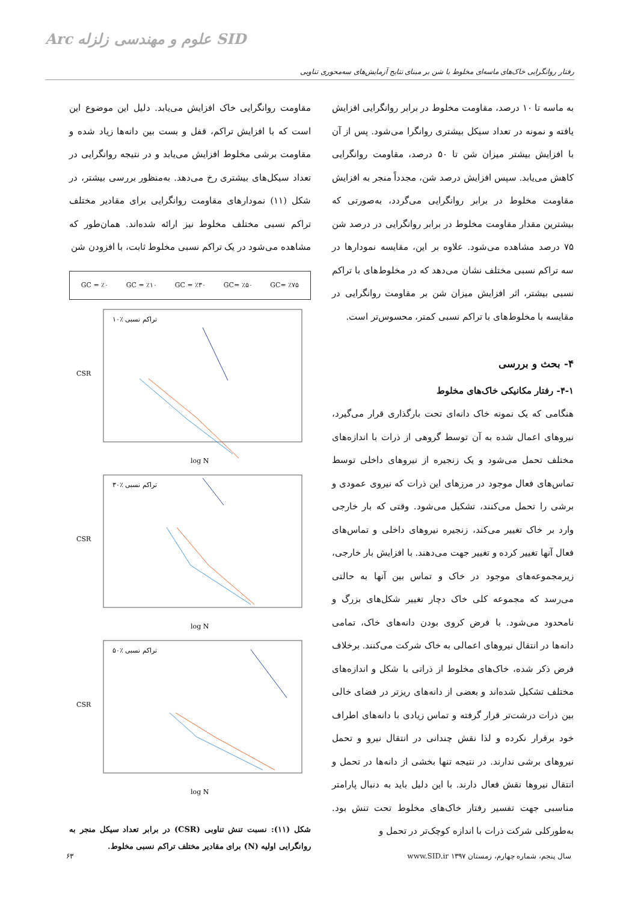Arc علوم و مهندسی زلزله SID
رفتار روانگرایی خاک‌های ماسه‌ای مخلوط با شن بر مبنای نتایج آزمایش‌های سه‌محوری تناوبی
مقاومت روانگرایی خاک افزایش می‌یابد. دلیل این موضوع این است که با افزایش تراکم، قفل و بست بین دانه‌ها زیاد شده و مقاومت برشی مخلوط افزایش می‌یابد و در نتیجه روانگرایی در تعداد سیکل‌های بیشتری رخ می‌دهد. به‌منظور بررسی بیشتر، در شکل (۱۱) نمودارهای مقاومت روانگرایی برای مقادیر مختلف تراکم نسبی مختلف مخلوط نیز ارائه شده‌اند. همان‌طور که مشاهده می‌شود در یک تراکم نسبی مخلوط ثابت، با افزودن شن
GC = ٪۰ GC = ٪۱۰ GC = ٪۳۰ GC= ٪۵۰ GC= ٪۷۵
تراکم نسبی ٪۱۰
CSR
log N
تراکم نسبی ٪۳۰
CSR
log N
تراکم نسبی ٪۵۰
CSR
log N
شکل (۱۱): نسبت تنش تناوبی (CSR) در برابر تعداد سیکل منجر به روانگرایی اولیه (N) برای مقادیر مختلف تراکم نسبی مخلوط.
به ماسه تا ۱۰ درصد، مقاومت مخلوط در برابر روانگرایی افزایش یافته و نمونه در تعداد سیکل بیشتری روانگرا می‌شود. پس از آن با افزایش بیشتر میزان شن تا ۵۰ درصد، مقاومت روانگرایی کاهش می‌یابد. سپس افزایش درصد شن، مجدداً منجر به افزایش مقاومت مخلوط در برابر روانگرایی می‌گردد، به‌صورتی که بیشترین مقدار مقاومت مخلوط در برابر روانگرایی در درصد شن ۷۵ درصد مشاهده می‌شود. علاوه بر این، مقایسه نمودارها در سه تراکم نسبی مختلف نشان می‌دهد که در مخلوط‌های با تراکم نسبی بیشتر، اثر افزایش میزان شن بر مقاومت روانگرایی در مقایسه با مخلوط‌های با تراکم نسبی کمتر، محسوس‌تر است.
۴- بحث و بررسی
۴-۱- رفتار مکانیکی خاک‌های مخلوط
هنگامی که یک نمونه خاک دانه‌ای تحت بارگذاری قرار می‌گیرد، نیروهای اعمال شده به آن توسط گروهی از ذرات با اندازه‌های مختلف تحمل می‌شود و یک زنجیره از نیروهای داخلی توسط تماس‌های فعال موجود در مرزهای این ذرات که نیروی عمودی و برشی را تحمل می‌کنند، تشکیل می‌شود. وقتی که بار خارجی وارد بر خاک تغییر می‌کند، زنجیره نیروهای داخلی و تماس‌های فعال آنها تغییر کرده و تغییر جهت می‌دهند. با افزایش بار خارجی، زیرمجموعه‌های موجود در خاک و تماس بین آنها به حالتی می‌رسد که مجموعه کلی خاک دچار تغییر شکل‌های بزرگ و نامحدود می‌شود. با فرض کروی بودن دانه‌های خاک، تمامی دانه‌ها در انتقال نیروهای اعمالی به خاک شرکت می‌کنند. برخلاف فرض ذکر شده، خاک‌های مخلوط از ذراتی با شکل و اندازه‌های مختلف تشکیل شده‌اند و بعضی از دانه‌های ریزتر در فضای خالی بین ذرات درشت‌تر قرار گرفته و تماس زیادی با دانه‌های اطراف خود برقرار نکرده و لذا نقش چندانی در انتقال نیرو و تحمل نیروهای برشی ندارند. در نتیجه تنها بخشی از دانه‌ها در تحمل و انتقال نیروها نقش فعال دارند. با این دلیل باید به دنبال پارامتر مناسبی جهت تفسیر رفتار خاک‌های مخلوط تحت تنش بود. به‌طورکلی شرکت ذرات با اندازه کوچک‌تر در تحمل و
۶۳ www.SID.ir سال پنجم، شماره چهارم، زمستان ۱۳۹۷